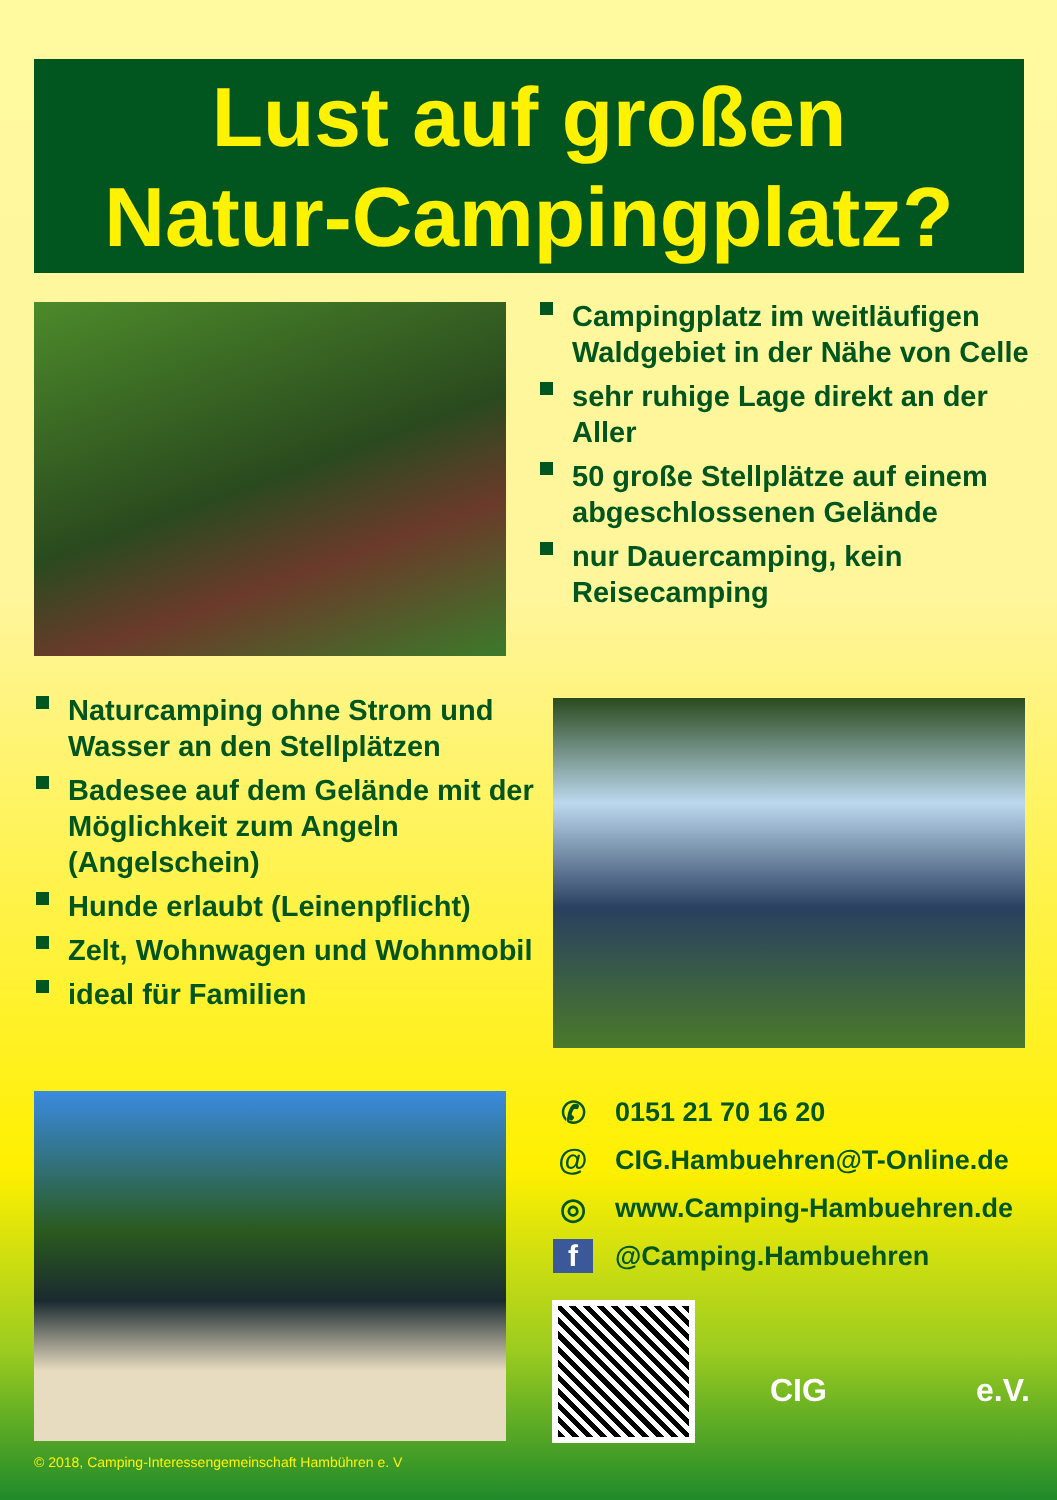Lust auf großen
Natur-Campingplatz?
Campingplatz im weitläufigen Waldgebiet in der Nähe von Celle
sehr ruhige Lage direkt an der Aller
50 große Stellplätze auf einem abgeschlossenen Gelände
nur Dauercamping, kein Reisecamping
Naturcamping ohne Strom und Wasser an den Stellplätzen
Badesee auf dem Gelände mit der Möglichkeit zum Angeln (Angelschein)
Hunde erlaubt (Leinenpflicht)
Zelt, Wohnwagen und Wohnmobil
ideal für Familien
✆ 0151 21 70 16 20
@ CIG.Hambuehren@T-Online.de
◎ www.Camping-Hambuehren.de
f @Camping.Hambuehren
CIG e.V.
© 2018, Camping-Interessengemeinschaft Hambühren e. V